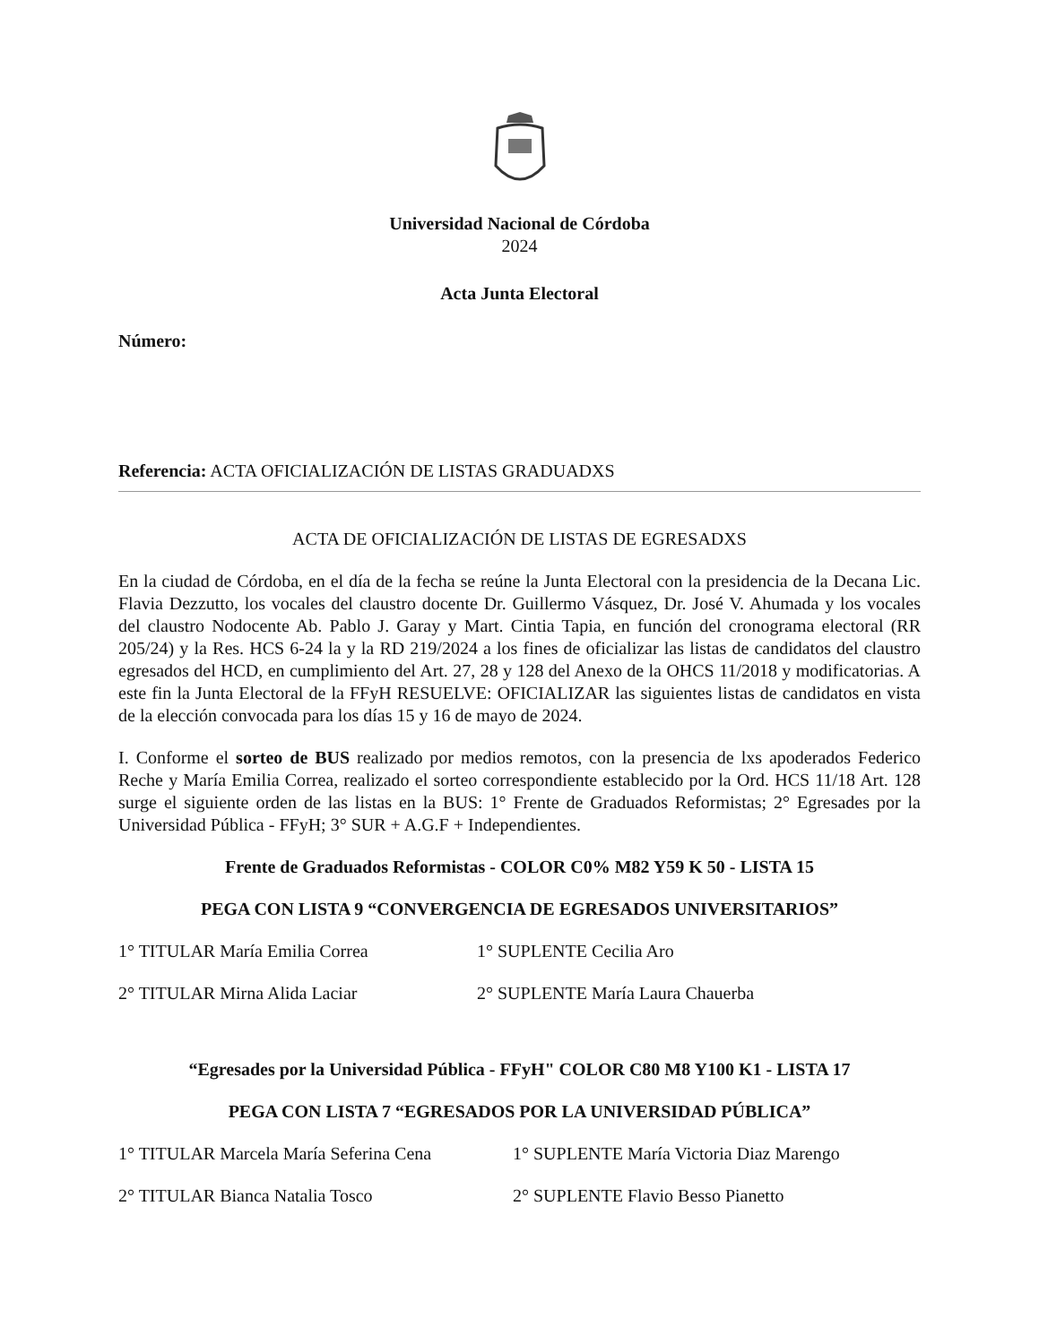Universidad Nacional de Córdoba
2024
Acta Junta Electoral
Número:
Referencia: ACTA OFICIALIZACIÓN DE LISTAS GRADUADXS
ACTA DE OFICIALIZACIÓN DE LISTAS DE EGRESADXS
En la ciudad de Córdoba, en el día de la fecha se reúne la Junta Electoral con la presidencia de la Decana Lic. Flavia Dezzutto, los vocales del claustro docente Dr. Guillermo Vásquez, Dr. José V. Ahumada y los vocales del claustro Nodocente Ab. Pablo J. Garay y Mart. Cintia Tapia, en función del cronograma electoral (RR 205/24) y la Res. HCS 6-24 la y la RD 219/2024 a los fines de oficializar las listas de candidatos del claustro egresados del HCD, en cumplimiento del Art. 27, 28 y 128 del Anexo de la OHCS 11/2018 y modificatorias. A este fin la Junta Electoral de la FFyH RESUELVE: OFICIALIZAR las siguientes listas de candidatos en vista de la elección convocada para los días 15 y 16 de mayo de 2024.
I. Conforme el sorteo de BUS realizado por medios remotos, con la presencia de lxs apoderados Federico Reche y María Emilia Correa, realizado el sorteo correspondiente establecido por la Ord. HCS 11/18 Art. 128 surge el siguiente orden de las listas en la BUS: 1° Frente de Graduados Reformistas; 2° Egresades por la Universidad Pública - FFyH; 3° SUR + A.G.F + Independientes.
Frente de Graduados Reformistas - COLOR C0% M82 Y59 K 50 - LISTA 15
PEGA CON LISTA 9 “CONVERGENCIA DE EGRESADOS UNIVERSITARIOS”
1° TITULAR María Emilia Correa 1° SUPLENTE Cecilia Aro
2° TITULAR Mirna Alida Laciar 2° SUPLENTE María Laura Chauerba
“Egresades por la Universidad Pública - FFyH" COLOR C80 M8 Y100 K1 - LISTA 17
PEGA CON LISTA 7 “EGRESADOS POR LA UNIVERSIDAD PÚBLICA”
1° TITULAR Marcela María Seferina Cena 1° SUPLENTE María Victoria Diaz Marengo
2° TITULAR Bianca Natalia Tosco 2° SUPLENTE Flavio Besso Pianetto